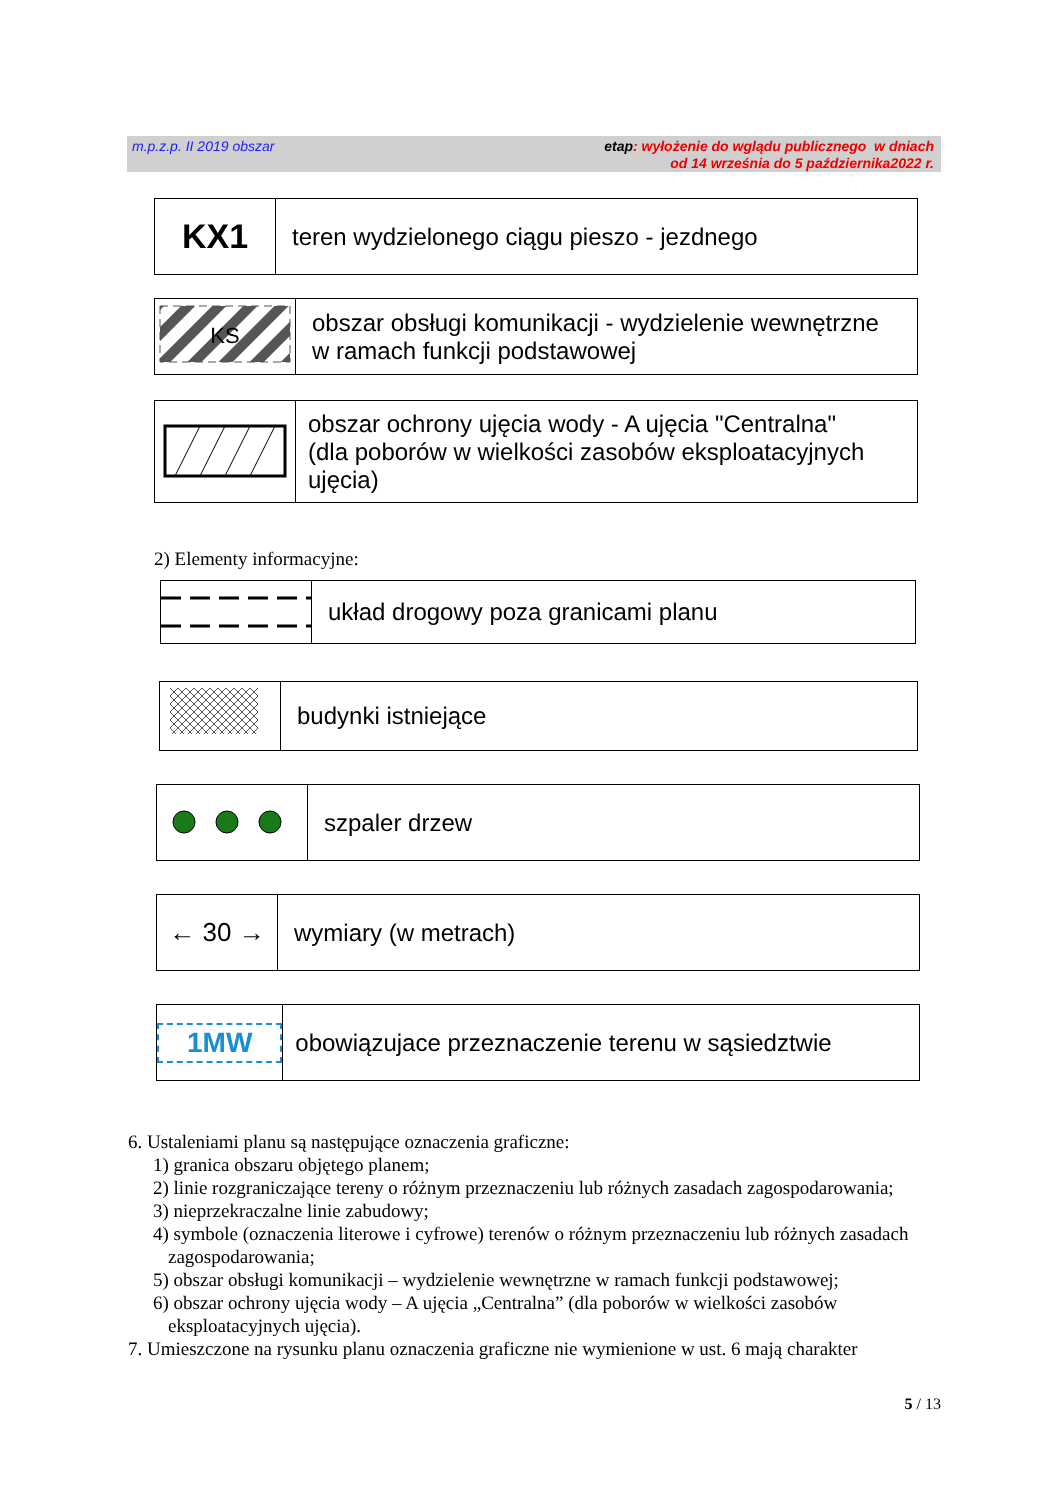m.p.z.p. II 2019 obszar
etap: wyłożenie do wglądu publicznego w dniach
od 14 września do 5 października2022 r.
| KX1 | teren wydzielonego ciągu pieszo - jezdnego |
| KS | obszar obsługi komunikacji - wydzielenie wewnętrzne w ramach funkcji podstawowej |
| | obszar ochrony ujęcia wody - A ujęcia "Centralna" (dla poborów w wielkości zasobów eksploatacyjnych ujęcia) |
2) Elementy informacyjne:
| | układ drogowy poza granicami planu |
| | budynki istniejące |
| | szpaler drzew |
| ← 30 → | wymiary (w metrach) |
| 1MW | obowiązujace przeznaczenie terenu w sąsiedztwie |
6. Ustaleniami planu są następujące oznaczenia graficzne:
1) granica obszaru objętego planem;
2) linie rozgraniczające tereny o różnym przeznaczeniu lub różnych zasadach zagospodarowania;
3) nieprzekraczalne linie zabudowy;
4) symbole (oznaczenia literowe i cyfrowe) terenów o różnym przeznaczeniu lub różnych zasadach
zagospodarowania;
5) obszar obsługi komunikacji – wydzielenie wewnętrzne w ramach funkcji podstawowej;
6) obszar ochrony ujęcia wody – A ujęcia „Centralna” (dla poborów w wielkości zasobów
eksploatacyjnych ujęcia).
7. Umieszczone na rysunku planu oznaczenia graficzne nie wymienione w ust. 6 mają charakter
5 / 13